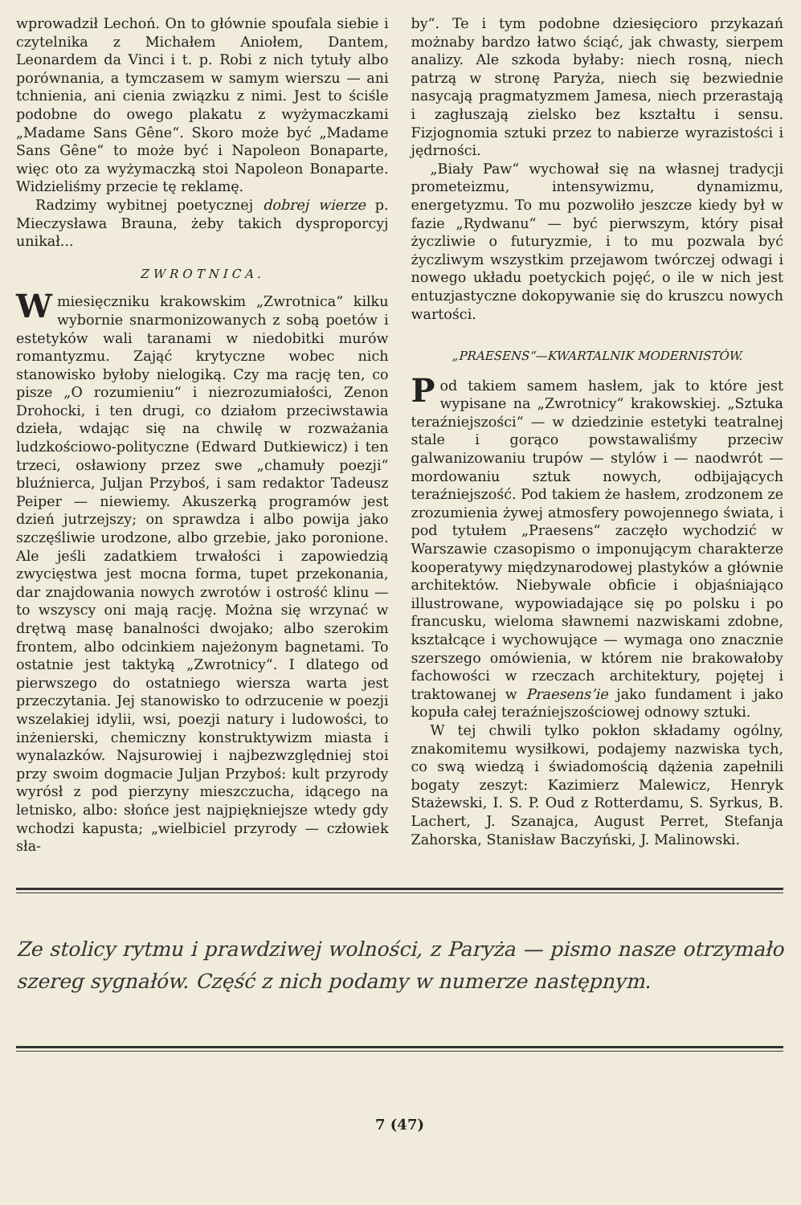wprowadził Lechoń. On to głównie spoufala siebie i czytelnika z Michałem Aniołem, Dantem, Leonardem da Vinci i t. p. Robi z nich tytuły albo porównania, a tymczasem w samym wierszu — ani tchnienia, ani cienia związku z nimi. Jest to ściśle podobne do owego plakatu z wyżymaczkami „Madame Sans Gêne“. Skoro może być „Madame Sans Gêne“ to może być i Napoleon Bonaparte, więc oto za wyżymaczką stoi Napoleon Bonaparte. Widzieliśmy przecie tę reklamę.
Radzimy wybitnej poetycznej dobrej wierze p. Mieczysława Brauna, żeby takich dysproporcyj unikał...
ZWROTNICA.
W miesięczniku krakowskim „Zwrotnica“ kilku wybornie snarmonizowanych z sobą poetów i estetyków wali taranami w niedobitki murów romantyzmu. Zająć krytyczne wobec nich stanowisko byłoby nielogiką. Czy ma rację ten, co pisze „O rozumieniu“ i niezrozumiałości, Zenon Drohocki, i ten drugi, co działom przeciwstawia dzieła, wdając się na chwilę w rozważania ludzkościowo-polityczne (Edward Dutkiewicz) i ten trzeci, osławiony przez swe „chamuły poezji“ bluźnierca, Juljan Przyboś, i sam redaktor Tadeusz Peiper — niewiemy. Akuszerką programów jest dzień jutrzejszy; on sprawdza i albo powija jako szczęśliwie urodzone, albo grzebie, jako poronione. Ale jeśli zadatkiem trwałości i zapowiedzią zwycięstwa jest mocna forma, tupet przekonania, dar znajdowania nowych zwrotów i ostrość klinu — to wszyscy oni mają rację. Można się wrzynać w drętwą masę banalności dwojako; albo szerokim frontem, albo odcinkiem najeżonym bagnetami. To ostatnie jest taktyką „Zwrotnicy“. I dlatego od pierwszego do ostatniego wiersza warta jest przeczytania. Jej stanowisko to odrzucenie w poezji wszelakiej idylii, wsi, poezji natury i ludowości, to inżenierski, chemiczny konstruktywizm miasta i wynalazków. Najsurowiej i najbezwzględniej stoi przy swoim dogmacie Juljan Przyboś: kult przyrody wyrósł z pod pierzyny mieszczucha, idącego na letnisko, albo: słońce jest najpiękniejsze wtedy gdy wchodzi kapusta; „wielbiciel przyrody — człowiek sła-
by“. Te i tym podobne dziesięcioro przykazań możnaby bardzo łatwo ściąć, jak chwasty, sierpem analizy. Ale szkoda byłaby: niech rosną, niech patrzą w stronę Paryża, niech się bezwiednie nasycają pragmatyzmem Jamesa, niech przerastają i zagłuszają zielsko bez kształtu i sensu. Fizjognomia sztuki przez to nabierze wyrazistości i jędrności.
„Biały Paw“ wychował się na własnej tradycji prometeizmu, intensywizmu, dynamizmu, energetyzmu. To mu pozwoliło jeszcze kiedy był w fazie „Rydwanu“ — być pierwszym, który pisał życzliwie o futuryzmie, i to mu pozwala być życzliwym wszystkim przejawom twórczej odwagi i nowego układu poetyckich pojęć, o ile w nich jest entuzjastyczne dokopywanie się do kruszcu nowych wartości.
„PRAESENS“—KWARTALNIK MODERNISTÓW.
Pod takiem samem hasłem, jak to które jest wypisane na „Zwrotnicy“ krakowskiej. „Sztuka teraźniejszości“ — w dziedzinie estetyki teatralnej stale i gorąco powstawaliśmy przeciw galwanizowaniu trupów — stylów i — naodwrót — mordowaniu sztuk nowych, odbijających teraźniejszość. Pod takiem że hasłem, zrodzonem ze zrozumienia żywej atmosfery powojennego świata, i pod tytułem „Praesens“ zaczęło wychodzić w Warszawie czasopismo o imponującym charakterze kooperatywy międzynarodowej plastyków a głównie architektów. Niebywale obficie i objaśniająco illustrowane, wypowiadające się po polsku i po francusku, wieloma sławnemi nazwiskami zdobne, kształcące i wychowujące — wymaga ono znacznie szerszego omówienia, w którem nie brakowałoby fachowości w rzeczach architektury, pojętej i traktowanej w Praesens’ie jako fundament i jako kopuła całej teraźniejszościowej odnowy sztuki.
W tej chwili tylko pokłon składamy ogólny, znakomitemu wysiłkowi, podajemy nazwiska tych, co swą wiedzą i świadomością dążenia zapełnili bogaty zeszyt: Kazimierz Malewicz, Henryk Stażewski, I. S. P. Oud z Rotterdamu, S. Syrkus, B. Lachert, J. Szanajca, August Perret, Stefanja Zahorska, Stanisław Baczyński, J. Malinowski.
Ze stolicy rytmu i prawdziwej wolności, z Paryża — pismo nasze otrzymało szereg sygnałów. Część z nich podamy w numerze następnym.
7 (47)